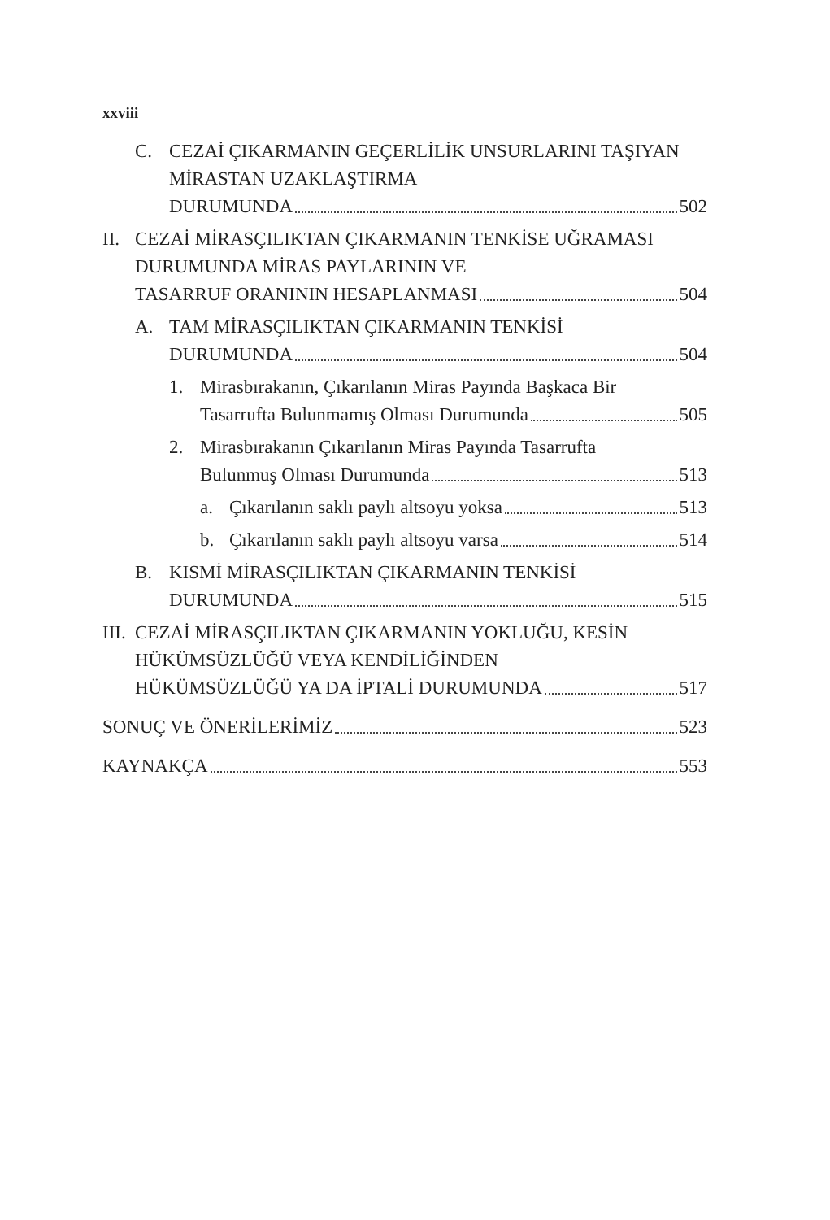xxviii
C. CEZAİ ÇIKARMANIN GEÇERLİLİK UNSURLARINI TAŞIYAN MİRASTAN UZAKLAŞTIRMA
DURUMUNDA 502
II.
CEZAİ MİRASÇILIKTAN ÇIKARMANIN TENKİSE UĞRAMASI DURUMUNDA MİRAS PAYLARININ VE
TASARRUF ORANININ HESAPLANMASI 504
A. TAM MİRASÇILIKTAN ÇIKARMANIN TENKİSİ
DURUMUNDA 504
1. Mirasbırakanın, Çıkarılanın Miras Payında Başkaca Bir
Tasarrufta Bulunmamış Olması Durumunda 505
2. Mirasbırakanın Çıkarılanın Miras Payında Tasarrufta
Bulunmuş Olması Durumunda 513
a. Çıkarılanın saklı paylı altsoyu yoksa 513
b. Çıkarılanın saklı paylı altsoyu varsa 514
B. KISMİ MİRASÇILIKTAN ÇIKARMANIN TENKİSİ
DURUMUNDA 515
III.
CEZAİ MİRASÇILIKTAN ÇIKARMANIN YOKLUĞU, KESİN HÜKÜMSÜZLÜĞÜ VEYA KENDİLİĞİNDEN
HÜKÜMSÜZLÜĞÜ YA DA İPTALİ DURUMUNDA 517
SONUÇ VE ÖNERİLERİMİZ 523
KAYNAKÇA 553